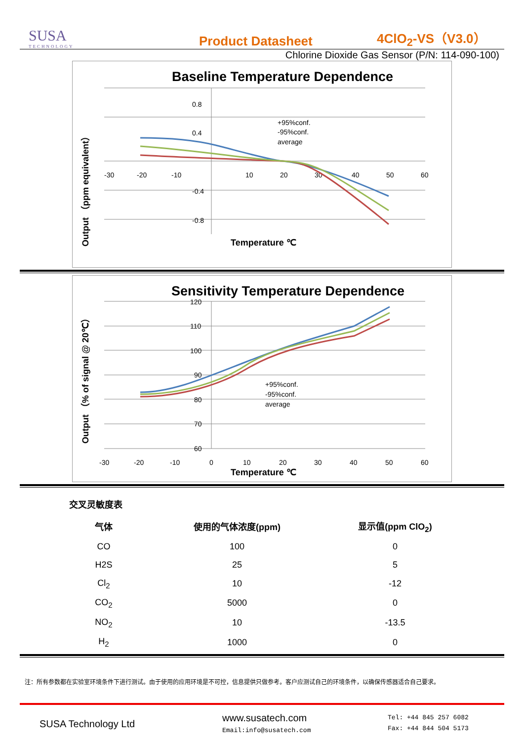SUSA
TECHNOLOGY
Product Datasheet
4ClO<sub>2</sub>-VS（V3.0）
Chlorine Dioxide Gas Sensor (P/N: 114-090-100)
Baseline Temperature Dependence
-30
-20
-10
10
20
30
40
50
60
0.8
0.4
-0.4
-0.8
+95%conf.
-95%conf.
average
Temperature ℃
Output （ppm equivalent）
Sensitivity Temperature Dependence
120
110
100
90
80
70
60
-30
-20
-10
0
10
20
30
40
50
60
+95%conf.
-95%conf.
average
Temperature ℃
Output （% of signal @ 20℃）
交叉灵敏度表
| 气体 | 使用的气体浓度(ppm) | 显示值(ppm ClO<sub>2</sub>) |
| --- | --- | --- |
| CO | 100 | 0 |
| H2S | 25 | 5 |
| Cl<sub>2</sub> | 10 | -12 |
| CO<sub>2</sub> | 5000 | 0 |
| NO<sub>2</sub> | 10 | -13.5 |
| H<sub>2</sub> | 1000 | 0 |
注：所有参数都在实验室环境条件下进行测试。由于使用的应用环境是不可控，信息提供只做参考。客户应测试自己的环境条件，以确保传感器适合自己要求。
SUSA Technology Ltd
www.susatech.com
Email:info@susatech.com
Tel: +44 845 257 6082
Fax: +44 844 504 5173